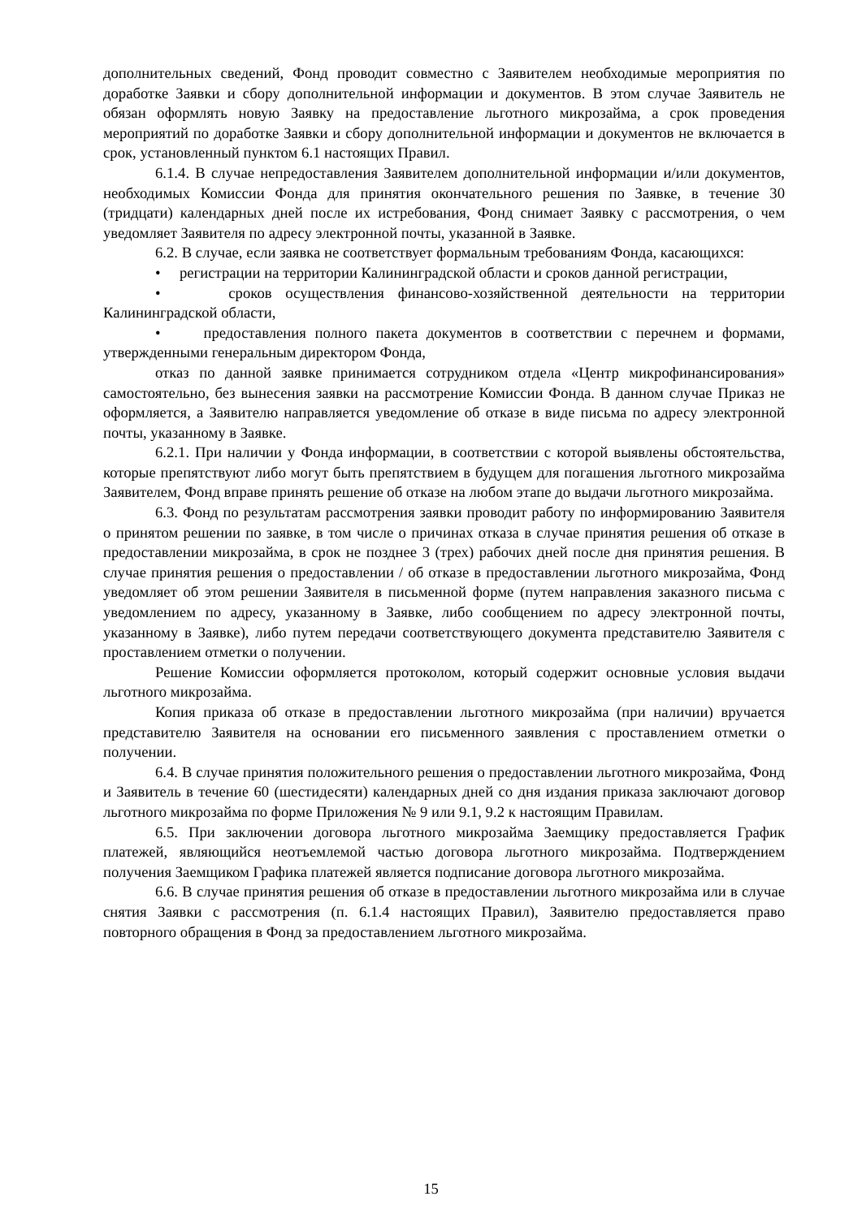дополнительных сведений, Фонд проводит совместно с Заявителем необходимые мероприятия по доработке Заявки и сбору дополнительной информации и документов. В этом случае Заявитель не обязан оформлять новую Заявку на предоставление льготного микрозайма, а срок проведения мероприятий по доработке Заявки и сбору дополнительной информации и документов не включается в срок, установленный пунктом 6.1 настоящих Правил.
6.1.4. В случае непредоставления Заявителем дополнительной информации и/или документов, необходимых Комиссии Фонда для принятия окончательного решения по Заявке, в течение 30 (тридцати) календарных дней после их истребования, Фонд снимает Заявку с рассмотрения, о чем уведомляет Заявителя по адресу электронной почты, указанной в Заявке.
6.2. В случае, если заявка не соответствует формальным требованиям Фонда, касающихся:
• регистрации на территории Калининградской области и сроков данной регистрации,
• сроков осуществления финансово-хозяйственной деятельности на территории Калининградской области,
• предоставления полного пакета документов в соответствии с перечнем и формами, утвержденными генеральным директором Фонда,
отказ по данной заявке принимается сотрудником отдела «Центр микрофинансирования» самостоятельно, без вынесения заявки на рассмотрение Комиссии Фонда. В данном случае Приказ не оформляется, а Заявителю направляется уведомление об отказе в виде письма по адресу электронной почты, указанному в Заявке.
6.2.1. При наличии у Фонда информации, в соответствии с которой выявлены обстоятельства, которые препятствуют либо могут быть препятствием в будущем для погашения льготного микрозайма Заявителем, Фонд вправе принять решение об отказе на любом этапе до выдачи льготного микрозайма.
6.3. Фонд по результатам рассмотрения заявки проводит работу по информированию Заявителя о принятом решении по заявке, в том числе о причинах отказа в случае принятия решения об отказе в предоставлении микрозайма, в срок не позднее 3 (трех) рабочих дней после дня принятия решения. В случае принятия решения о предоставлении / об отказе в предоставлении льготного микрозайма, Фонд уведомляет об этом решении Заявителя в письменной форме (путем направления заказного письма с уведомлением по адресу, указанному в Заявке, либо сообщением по адресу электронной почты, указанному в Заявке), либо путем передачи соответствующего документа представителю Заявителя с проставлением отметки о получении.
Решение Комиссии оформляется протоколом, который содержит основные условия выдачи льготного микрозайма.
Копия приказа об отказе в предоставлении льготного микрозайма (при наличии) вручается представителю Заявителя на основании его письменного заявления с проставлением отметки о получении.
6.4. В случае принятия положительного решения о предоставлении льготного микрозайма, Фонд и Заявитель в течение 60 (шестидесяти) календарных дней со дня издания приказа заключают договор льготного микрозайма по форме Приложения № 9 или 9.1, 9.2 к настоящим Правилам.
6.5. При заключении договора льготного микрозайма Заемщику предоставляется График платежей, являющийся неотъемлемой частью договора льготного микрозайма. Подтверждением получения Заемщиком Графика платежей является подписание договора льготного микрозайма.
6.6. В случае принятия решения об отказе в предоставлении льготного микрозайма или в случае снятия Заявки с рассмотрения (п. 6.1.4 настоящих Правил), Заявителю предоставляется право повторного обращения в Фонд за предоставлением льготного микрозайма.
15